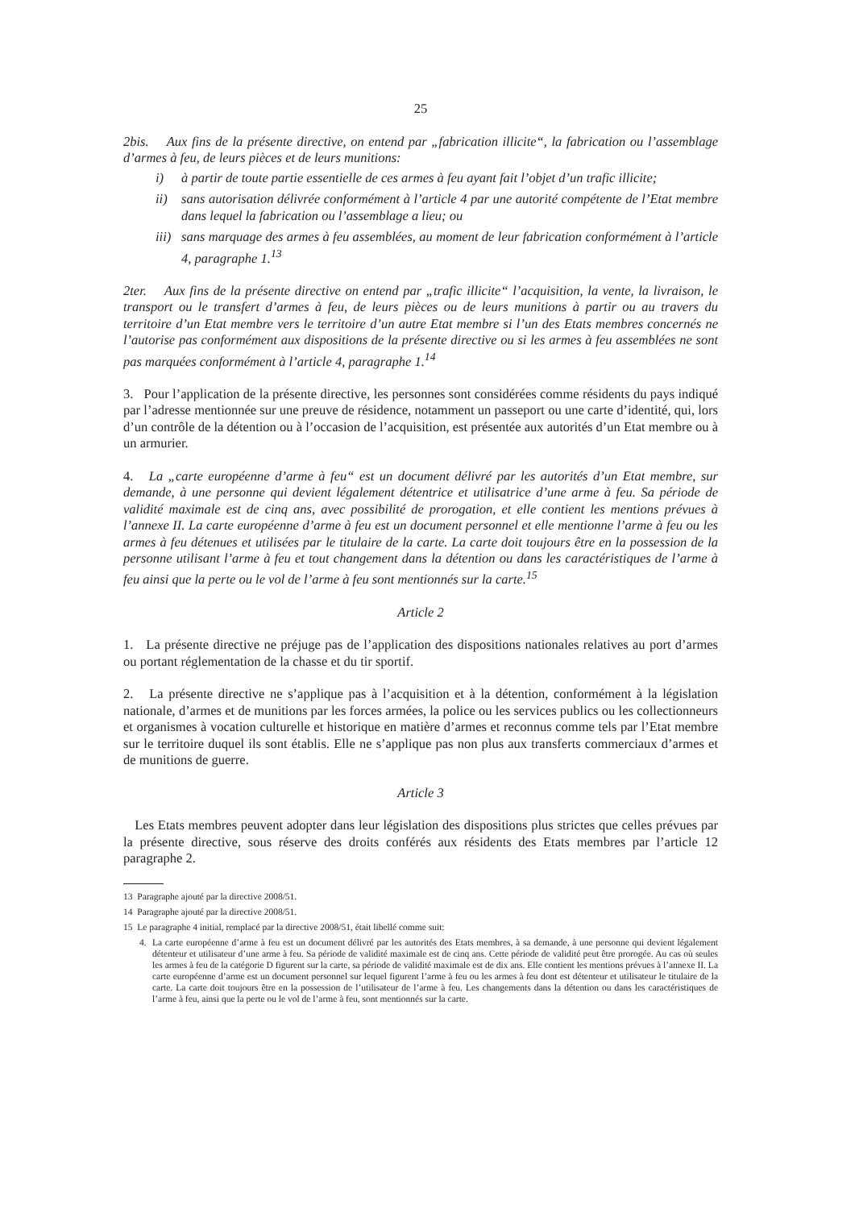25
2bis. Aux fins de la présente directive, on entend par „fabrication illicite“, la fabrication ou l’assemblage d’armes à feu, de leurs pièces et de leurs munitions:
i) à partir de toute partie essentielle de ces armes à feu ayant fait l’objet d’un trafic illicite;
ii) sans autorisation délivrée conformément à l’article 4 par une autorité compétente de l’Etat membre dans lequel la fabrication ou l’assemblage a lieu; ou
iii) sans marquage des armes à feu assemblées, au moment de leur fabrication conformément à l’article 4, paragraphe 1.<sup>13</sup>
2ter. Aux fins de la présente directive on entend par „trafic illicite“ l’acquisition, la vente, la livraison, le transport ou le transfert d’armes à feu, de leurs pièces ou de leurs munitions à partir ou au travers du territoire d’un Etat membre vers le territoire d’un autre Etat membre si l’un des Etats membres concernés ne l’autorise pas conformément aux dispositions de la présente directive ou si les armes à feu assemblées ne sont pas marquées conformément à l’article 4, paragraphe 1.<sup>14</sup>
3. Pour l’application de la présente directive, les personnes sont considérées comme résidents du pays indiqué par l’adresse mentionnée sur une preuve de résidence, notamment un passeport ou une carte d’identité, qui, lors d’un contrôle de la détention ou à l’occasion de l’acquisition, est présentée aux autorités d’un Etat membre ou à un armurier.
4. La „carte européenne d’arme à feu“ est un document délivré par les autorités d’un Etat membre, sur demande, à une personne qui devient légalement détentrice et utilisatrice d’une arme à feu. Sa période de validité maximale est de cinq ans, avec possibilité de prorogation, et elle contient les mentions prévues à l’annexe II. La carte européenne d’arme à feu est un document personnel et elle mentionne l’arme à feu ou les armes à feu détenues et utilisées par le titulaire de la carte. La carte doit toujours être en la possession de la personne utilisant l’arme à feu et tout changement dans la détention ou dans les caractéristiques de l’arme à feu ainsi que la perte ou le vol de l’arme à feu sont mentionnés sur la carte.<sup>15</sup>
Article 2
1. La présente directive ne préjuge pas de l’application des dispositions nationales relatives au port d’armes ou portant réglementation de la chasse et du tir sportif.
2. La présente directive ne s’applique pas à l’acquisition et à la détention, conformément à la législation nationale, d’armes et de munitions par les forces armées, la police ou les services publics ou les collectionneurs et organismes à vocation culturelle et historique en matière d’armes et reconnus comme tels par l’Etat membre sur le territoire duquel ils sont établis. Elle ne s’applique pas non plus aux transferts commerciaux d’armes et de munitions de guerre.
Article 3
Les Etats membres peuvent adopter dans leur législation des dispositions plus strictes que celles prévues par la présente directive, sous réserve des droits conférés aux résidents des Etats membres par l’article 12 paragraphe 2.
13 Paragraphe ajouté par la directive 2008/51.
14 Paragraphe ajouté par la directive 2008/51.
15 Le paragraphe 4 initial, remplacé par la directive 2008/51, était libellé comme suit:
4. La carte européenne d’arme à feu est un document délivré par les autorités des Etats membres, à sa demande, à une personne qui devient légalement détenteur et utilisateur d’une arme à feu. Sa période de validité maximale est de cinq ans. Cette période de validité peut être prorogée. Au cas où seules les armes à feu de la catégorie D figurent sur la carte, sa période de validité maximale est de dix ans. Elle contient les mentions prévues à l’annexe II. La carte européenne d’arme est un document personnel sur lequel figurent l’arme à feu ou les armes à feu dont est détenteur et utilisateur le titulaire de la carte. La carte doit toujours être en la possession de l’utilisateur de l’arme à feu. Les changements dans la détention ou dans les caractéristiques de l’arme à feu, ainsi que la perte ou le vol de l’arme à feu, sont mentionnés sur la carte.